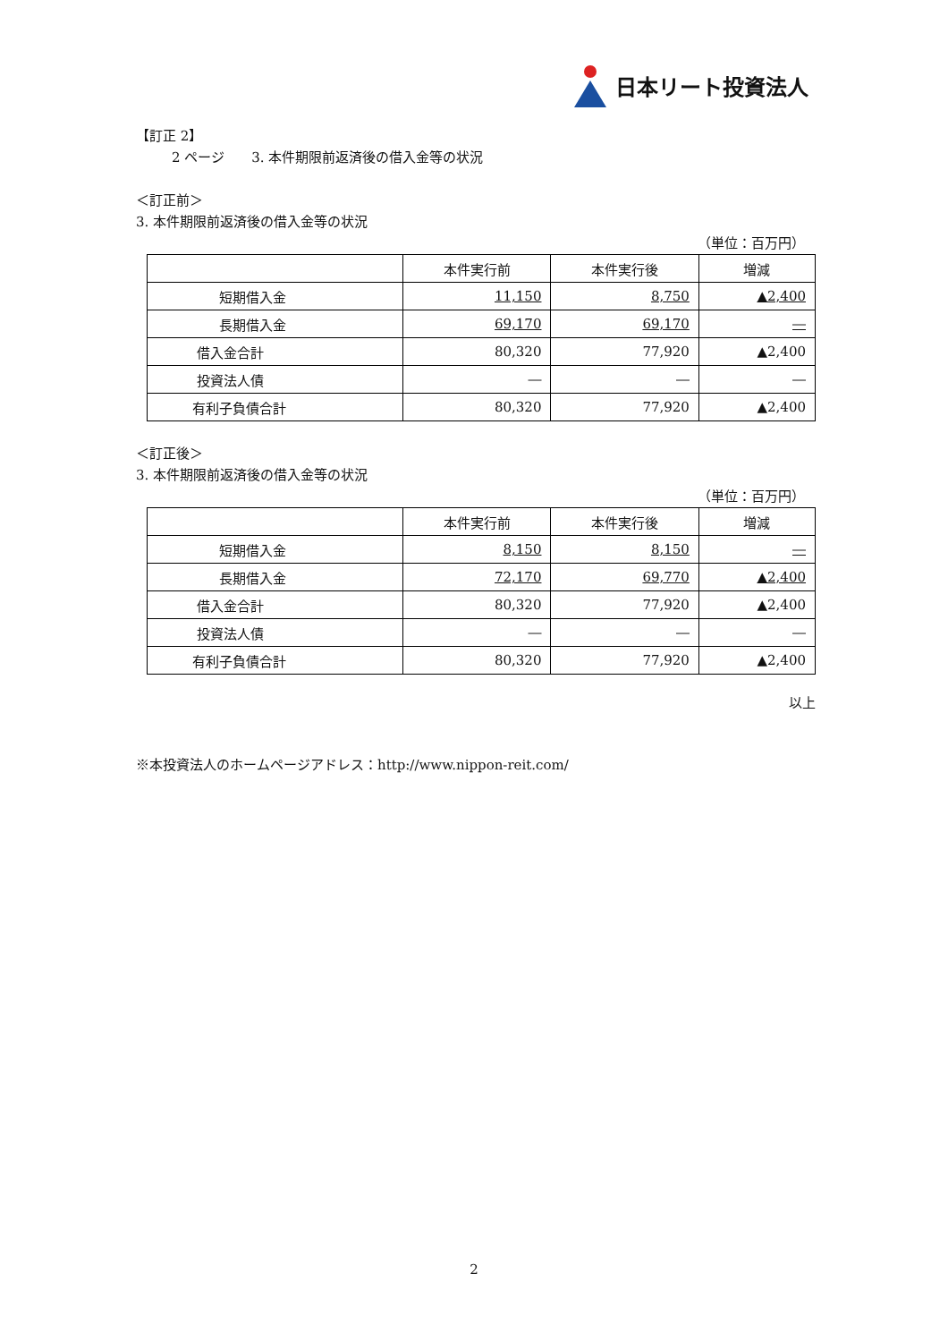日本リート投資法人
【訂正 2】
2 ページ　　3. 本件期限前返済後の借入金等の状況
＜訂正前＞
3. 本件期限前返済後の借入金等の状況
（単位：百万円）
| | 本件実行前 | 本件実行後 | 増減 |
| --- | --- | --- | --- |
| 短期借入金 | 11,150 | 8,750 | ▲2,400 |
| 長期借入金 | 69,170 | 69,170 | ― |
| 借入金合計 | 80,320 | 77,920 | ▲2,400 |
| 投資法人債 | ― | ― | ― |
| 有利子負債合計 | 80,320 | 77,920 | ▲2,400 |
＜訂正後＞
3. 本件期限前返済後の借入金等の状況
（単位：百万円）
| | 本件実行前 | 本件実行後 | 増減 |
| --- | --- | --- | --- |
| 短期借入金 | 8,150 | 8,150 | ― |
| 長期借入金 | 72,170 | 69,770 | ▲2,400 |
| 借入金合計 | 80,320 | 77,920 | ▲2,400 |
| 投資法人債 | ― | ― | ― |
| 有利子負債合計 | 80,320 | 77,920 | ▲2,400 |
以上
※本投資法人のホームページアドレス：http://www.nippon-reit.com/
2